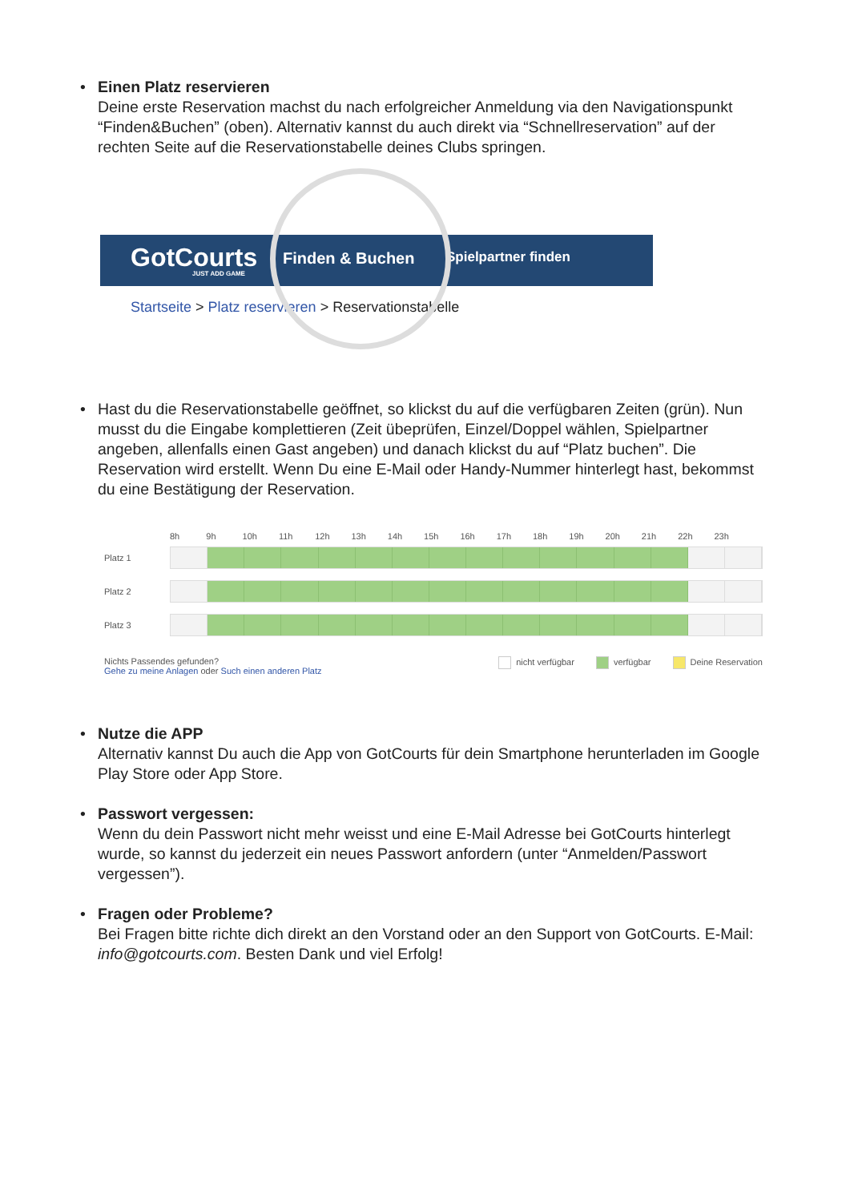• Einen Platz reservieren
Deine erste Reservation machst du nach erfolgreicher Anmeldung via den Navigationspunkt “Finden&Buchen” (oben). Alternativ kannst du auch direkt via “Schnellreservation” auf der rechten Seite auf die Reservationstabelle deines Clubs springen.
GotCourts
JUST ADD GAME
Finden & Buchen Spielpartner finden
Startseite > Platz reservieren > Reservationstabelle
• Hast du die Reservationstabelle geöffnet, so klickst du auf die verfügbaren Zeiten (grün). Nun musst du die Eingabe komplettieren (Zeit übeprüfen, Einzel/Doppel wählen, Spielpartner angeben, allenfalls einen Gast angeben) und danach klickst du auf “Platz buchen”. Die Reservation wird erstellt. Wenn Du eine E-Mail oder Handy-Nummer hinterlegt hast, bekommst du eine Bestätigung der Reservation.
8h 9h 10h 11h 12h 13h 14h 15h 16h 17h 18h 19h 20h 21h 22h 23h
Platz 1
Platz 2
Platz 3
Nichts Passendes gefunden?
Gehe zu meine Anlagen oder Such einen anderen Platz
nicht verfügbar verfügbar Deine Reservation
• Nutze die APP
Alternativ kannst Du auch die App von GotCourts für dein Smartphone herunterladen im Google Play Store oder App Store.
• Passwort vergessen:
Wenn du dein Passwort nicht mehr weisst und eine E-Mail Adresse bei GotCourts hinterlegt wurde, so kannst du jederzeit ein neues Passwort anfordern (unter “Anmelden/Passwort vergessen”).
• Fragen oder Probleme?
Bei Fragen bitte richte dich direkt an den Vorstand oder an den Support von GotCourts. E-Mail: info@gotcourts.com. Besten Dank und viel Erfolg!